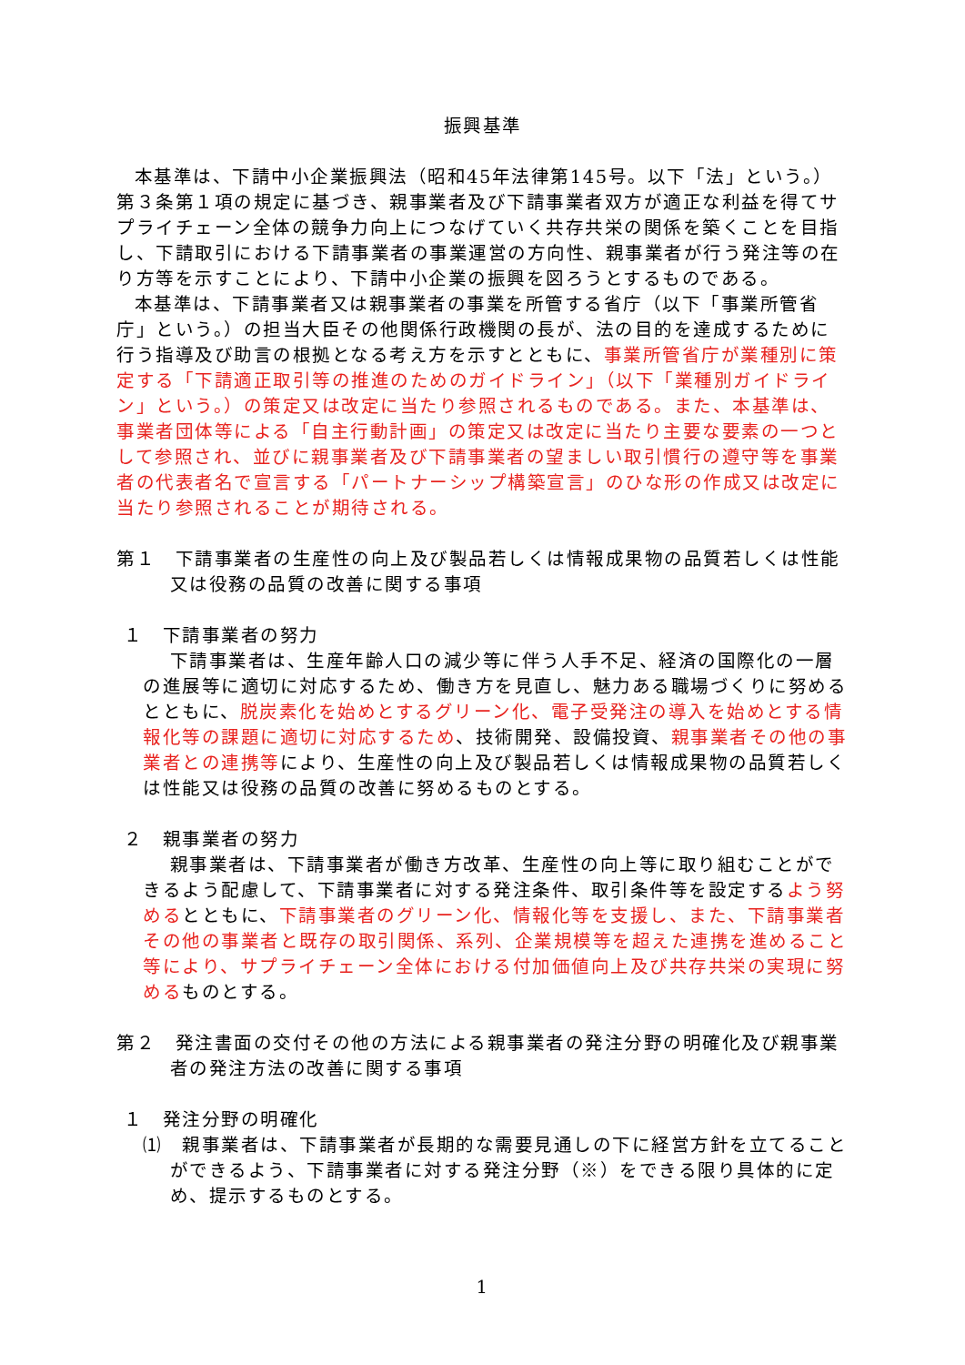振興基準
本基準は、下請中小企業振興法（昭和45年法律第145号。以下「法」という。）第３条第１項の規定に基づき、親事業者及び下請事業者双方が適正な利益を得てサプライチェーン全体の競争力向上につなげていく共存共栄の関係を築くことを目指し、下請取引における下請事業者の事業運営の方向性、親事業者が行う発注等の在り方等を示すことにより、下請中小企業の振興を図ろうとするものである。
本基準は、下請事業者又は親事業者の事業を所管する省庁（以下「事業所管省庁」という。）の担当大臣その他関係行政機関の長が、法の目的を達成するために行う指導及び助言の根拠となる考え方を示すとともに、事業所管省庁が業種別に策定する「下請適正取引等の推進のためのガイドライン」（以下「業種別ガイドライン」という。）の策定又は改定に当たり参照されるものである。また、本基準は、事業者団体等による「自主行動計画」の策定又は改定に当たり主要な要素の一つとして参照され、並びに親事業者及び下請事業者の望ましい取引慣行の遵守等を事業者の代表者名で宣言する「パートナーシップ構築宣言」のひな形の作成又は改定に当たり参照されることが期待される。
第１　下請事業者の生産性の向上及び製品若しくは情報成果物の品質若しくは性能又は役務の品質の改善に関する事項
１　下請事業者の努力
下請事業者は、生産年齢人口の減少等に伴う人手不足、経済の国際化の一層の進展等に適切に対応するため、働き方を見直し、魅力ある職場づくりに努めるとともに、脱炭素化を始めとするグリーン化、電子受発注の導入を始めとする情報化等の課題に適切に対応するため、技術開発、設備投資、親事業者その他の事業者との連携等により、生産性の向上及び製品若しくは情報成果物の品質若しくは性能又は役務の品質の改善に努めるものとする。
２　親事業者の努力
親事業者は、下請事業者が働き方改革、生産性の向上等に取り組むことができるよう配慮して、下請事業者に対する発注条件、取引条件等を設定するよう努めるとともに、下請事業者のグリーン化、情報化等を支援し、また、下請事業者その他の事業者と既存の取引関係、系列、企業規模等を超えた連携を進めること等により、サプライチェーン全体における付加価値向上及び共存共栄の実現に努めるものとする。
第２　発注書面の交付その他の方法による親事業者の発注分野の明確化及び親事業者の発注方法の改善に関する事項
１　発注分野の明確化
⑴　親事業者は、下請事業者が長期的な需要見通しの下に経営方針を立てることができるよう、下請事業者に対する発注分野（※）をできる限り具体的に定め、提示するものとする。
1